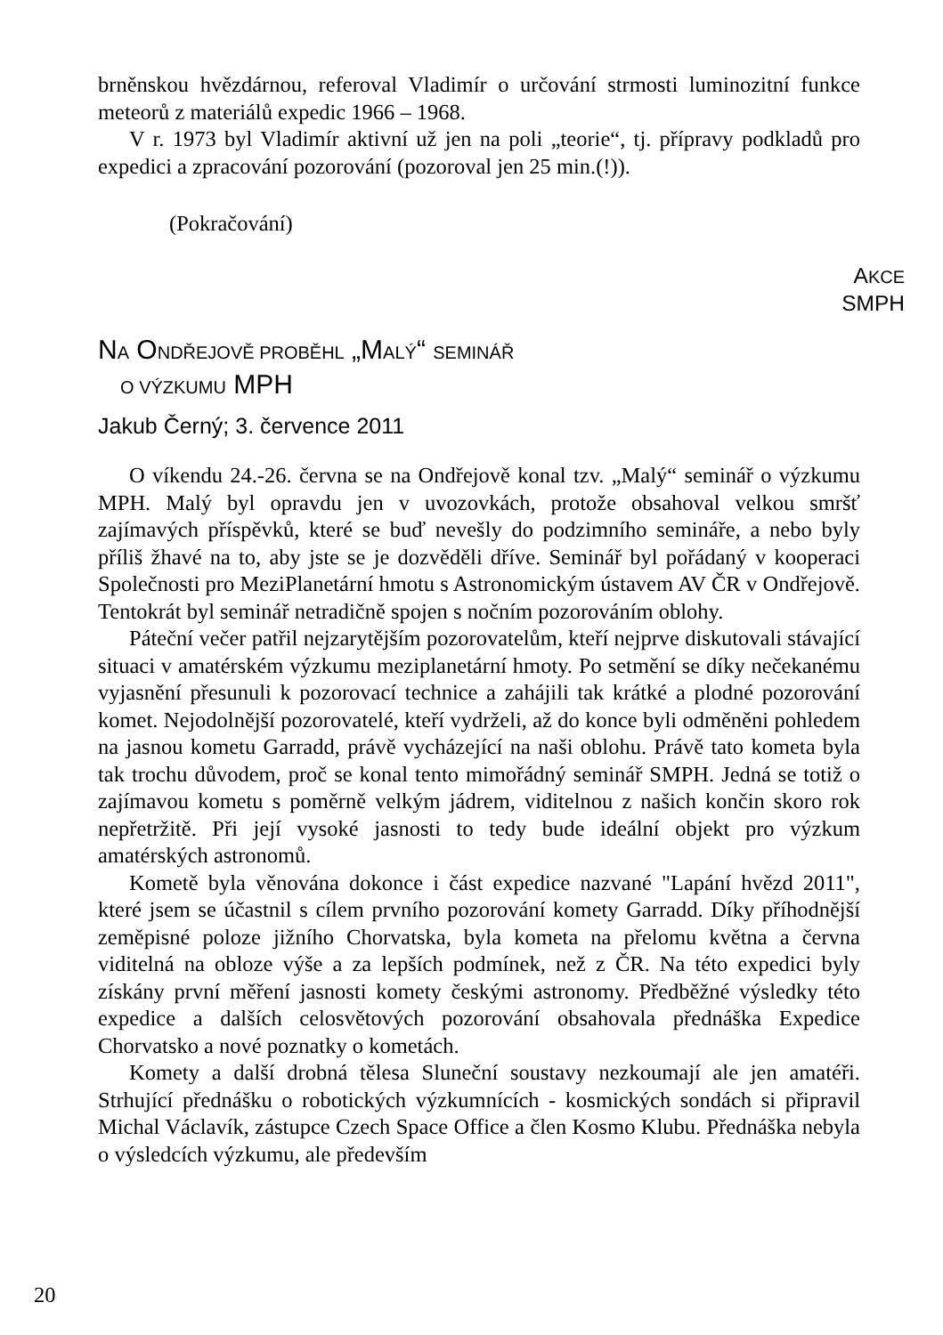brněnskou hvězdárnou, referoval Vladimír o určování strmosti luminozitní funkce meteorů z materiálů expedic 1966 – 1968.
V r. 1973 byl Vladimír aktivní už jen na poli „teorie“, tj. přípravy podkladů pro expedici a zpracování pozorování (pozoroval jen 25 min.(!)).
(Pokračování)
AKCE
SMPH
NA ONDŘEJOVĚ PROBĚHL „MALÝ“ SEMINÁŘ
O VÝZKUMU MPH
Jakub Černý; 3. července 2011
O víkendu 24.-26. června se na Ondřejově konal tzv. „Malý“ seminář o výzkumu MPH. Malý byl opravdu jen v uvozovkách, protože obsahoval velkou smršť zajímavých příspěvků, které se buď nevešly do podzimního semináře, a nebo byly příliš žhavé na to, aby jste se je dozvěděli dříve. Seminář byl pořádaný v kooperaci Společnosti pro MeziPlanetární hmotu s Astronomickým ústavem AV ČR v Ondřejově. Tentokrát byl seminář netradičně spojen s nočním pozorováním oblohy.
Páteční večer patřil nejzarytějším pozorovatelům, kteří nejprve diskutovali stávající situaci v amatérském výzkumu meziplanetární hmoty. Po setmění se díky nečekanému vyjasnění přesunuli k pozorovací technice a zahájili tak krátké a plodné pozorování komet. Nejodolnější pozorovatelé, kteří vydrželi, až do konce byli odměněni pohledem na jasnou kometu Garradd, právě vycházející na naši oblohu. Právě tato kometa byla tak trochu důvodem, proč se konal tento mimořádný seminář SMPH. Jedná se totiž o zajímavou kometu s poměrně velkým jádrem, viditelnou z našich končin skoro rok nepřetržitě. Při její vysoké jasnosti to tedy bude ideální objekt pro výzkum amatérských astronomů.
Kometě byla věnována dokonce i část expedice nazvané "Lapání hvězd 2011", které jsem se účastnil s cílem prvního pozorování komety Garradd. Díky příhodnější zeměpisné poloze jižního Chorvatska, byla kometa na přelomu května a června viditelná na obloze výše a za lepších podmínek, než z ČR. Na této expedici byly získány první měření jasnosti komety českými astronomy. Předběžné výsledky této expedice a dalších celosvětových pozorování obsahovala přednáška Expedice Chorvatsko a nové poznatky o kometách.
Komety a další drobná tělesa Sluneční soustavy nezkoumají ale jen amatéři. Strhující přednášku o robotických výzkumnících - kosmických sondách si připravil Michal Václavík, zástupce Czech Space Office a člen Kosmo Klubu. Přednáška nebyla o výsledcích výzkumu, ale především
20